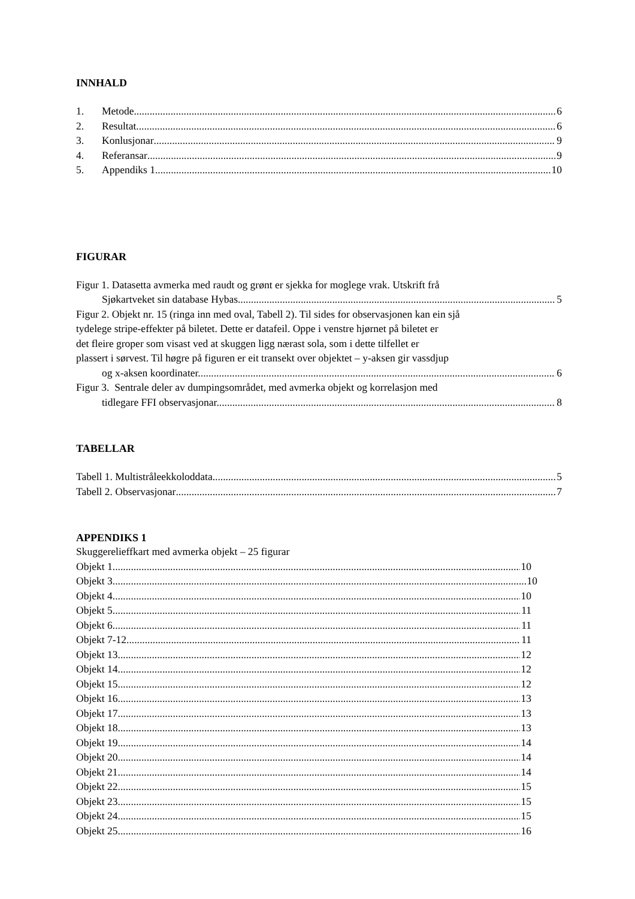INNHALD
1. Metode 6
2. Resultat 6
3. Konlusjonar 9
4. Referansar 9
5. Appendiks 1 10
FIGURAR
Figur 1. Datasetta avmerka med raudt og grønt er sjekka for moglege vrak. Utskrift frå
Sjøkartveket sin database Hybas. 5
Figur 2. Objekt nr. 15 (ringa inn med oval, Tabell 2). Til sides for observasjonen kan ein sjå
tydelege stripe-effekter på biletet. Dette er datafeil. Oppe i venstre hjørnet på biletet er
det fleire groper som visast ved at skuggen ligg nærast sola, som i dette tilfellet er
plassert i sørvest. Til høgre på figuren er eit transekt over objektet – y-aksen gir vassdjup
og x-aksen koordinater. 6
Figur 3. Sentrale deler av dumpingsområdet, med avmerka objekt og korrelasjon med
tidlegare FFI observasjonar. 8
TABELLAR
Tabell 1. Multistråleekkoloddata 5
Tabell 2. Observasjonar 7
APPENDIKS 1
Skuggerelieffkart med avmerka objekt – 25 figurar
Objekt 1 10
Objekt 3 10
Objekt 4 10
Objekt 5 11
Objekt 6 11
Objekt 7-12 11
Objekt 13 12
Objekt 14 12
Objekt 15 12
Objekt 16 13
Objekt 17 13
Objekt 18 13
Objekt 19 14
Objekt 20 14
Objekt 21 14
Objekt 22 15
Objekt 23 15
Objekt 24 15
Objekt 25 16